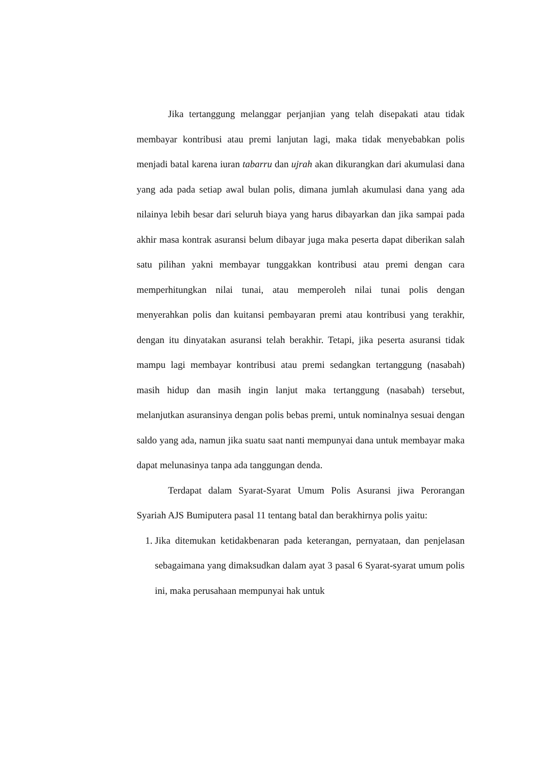Jika tertanggung melanggar perjanjian yang telah disepakati atau tidak membayar kontribusi atau premi lanjutan lagi, maka tidak menyebabkan polis menjadi batal karena iuran tabarru dan ujrah akan dikurangkan dari akumulasi dana yang ada pada setiap awal bulan polis, dimana jumlah akumulasi dana yang ada nilainya lebih besar dari seluruh biaya yang harus dibayarkan dan jika sampai pada akhir masa kontrak asuransi belum dibayar juga maka peserta dapat diberikan salah satu pilihan yakni membayar tunggakkan kontribusi atau premi dengan cara memperhitungkan nilai tunai, atau memperoleh nilai tunai polis dengan menyerahkan polis dan kuitansi pembayaran premi atau kontribusi yang terakhir, dengan itu dinyatakan asuransi telah berakhir. Tetapi, jika peserta asuransi tidak mampu lagi membayar kontribusi atau premi sedangkan tertanggung (nasabah) masih hidup dan masih ingin lanjut maka tertanggung (nasabah) tersebut, melanjutkan asuransinya dengan polis bebas premi, untuk nominalnya sesuai dengan saldo yang ada, namun jika suatu saat nanti mempunyai dana untuk membayar maka dapat melunasinya tanpa ada tanggungan denda.
Terdapat dalam Syarat-Syarat Umum Polis Asuransi jiwa Perorangan Syariah AJS Bumiputera pasal 11 tentang batal dan berakhirnya polis yaitu:
1. Jika ditemukan ketidakbenaran pada keterangan, pernyataan, dan penjelasan sebagaimana yang dimaksudkan dalam ayat 3 pasal 6 Syarat-syarat umum polis ini, maka perusahaan mempunyai hak untuk